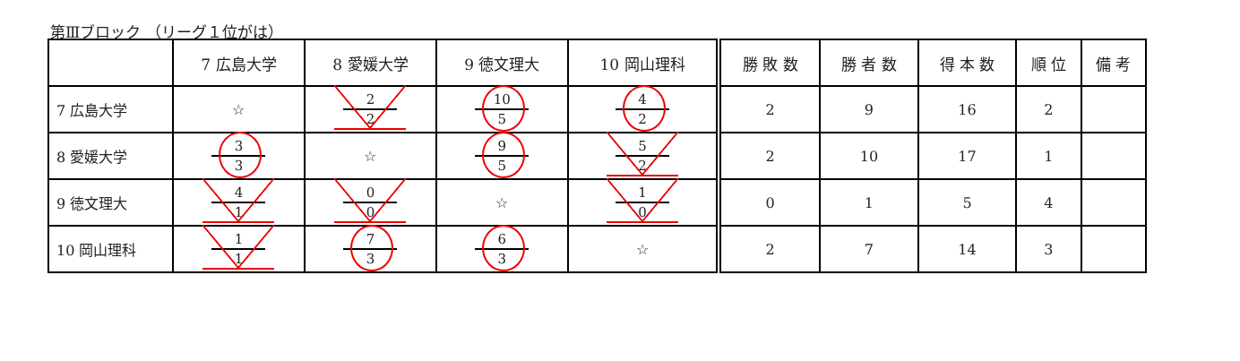第Ⅲブロック （リーグ１位がは）
| | 7 広島大学 | 8 愛媛大学 | 9 徳文理大 | 10 岡山理科 | 勝 敗 数 | 勝 者 数 | 得 本 数 | 順 位 | 備 考 |
| --- | --- | --- | --- | --- | --- | --- | --- | --- | --- |
| 7 広島大学 | ☆ | 2 2 | 10 5 | 4 2 | 2 | 9 | 16 | 2 | |
| 8 愛媛大学 | 3 3 | ☆ | 9 5 | 5 2 | 2 | 10 | 17 | 1 | |
| 9 徳文理大 | 4 1 | 0 0 | ☆ | 1 0 | 0 | 1 | 5 | 4 | |
| 10 岡山理科 | 1 1 | 7 3 | 6 3 | ☆ | 2 | 7 | 14 | 3 | |